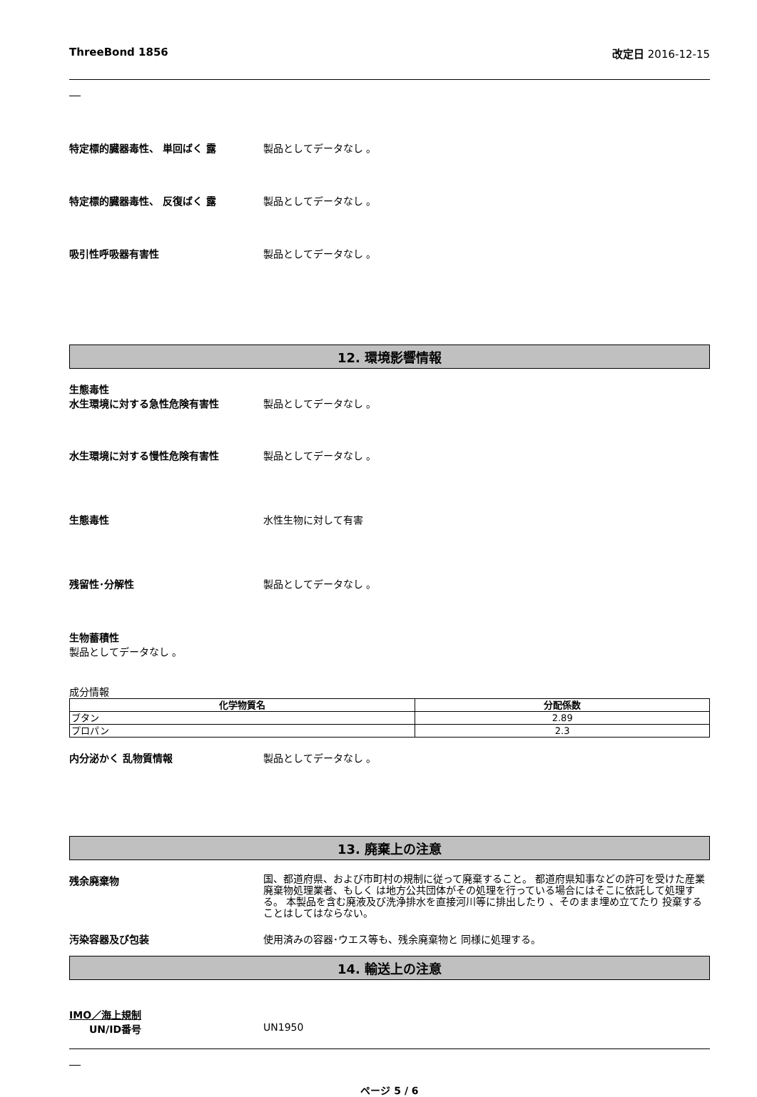ThreeBond 1856 改定日 2016-12-15
特定標的臓器毒性、 単回ばく 露 製品としてデータなし 。
特定標的臓器毒性、 反復ばく 露 製品としてデータなし 。
吸引性呼吸器有害性 製品としてデータなし 。
12. 環境影響情報
生態毒性
水生環境に対する急性危険有害性 製品としてデータなし 。
水生環境に対する慢性危険有害性 製品としてデータなし 。
生態毒性 水性生物に対して有害
残留性･分解性 製品としてデータなし 。
生物蓄積性
製品としてデータなし 。
成分情報
| 化学物質名 | 分配係数 |
| --- | --- |
| ブタン | 2.89 |
| プロパン | 2.3 |
内分泌かく 乱物質情報 製品としてデータなし 。
13. 廃棄上の注意
残余廃棄物
国、都道府県、および市町村の規制に従って廃棄すること。 都道府県知事などの許可を受けた産業廃棄物処理業者、もしく は地方公共団体がその処理を行っている場合にはそこに依託して処理する。 本製品を含む廃液及び洗浄排水を直接河川等に排出したり 、そのまま埋め立てたり 投棄することはしてはならない。
汚染容器及び包装 使用済みの容器･ウエス等も、残余廃棄物と 同様に処理する。
14. 輸送上の注意
IMO／海上規制
UN/ID番号 UN1950
ページ 5 / 6